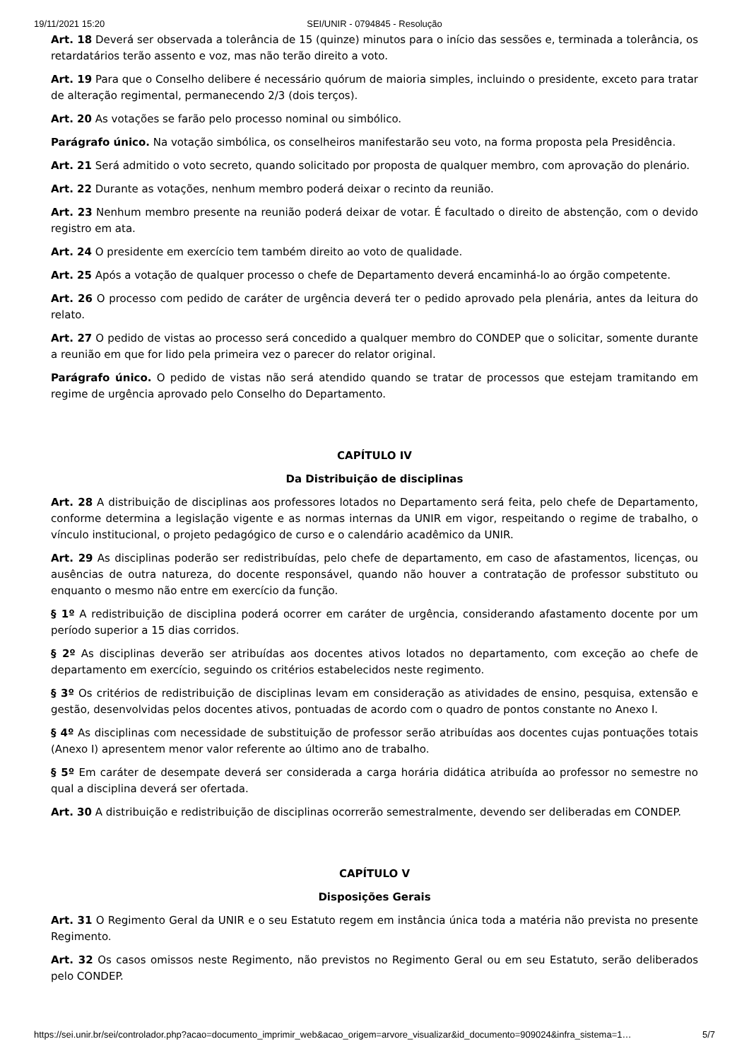19/11/2021 15:20 SEI/UNIR - 0794845 - Resolução
Art. 18 Deverá ser observada a tolerância de 15 (quinze) minutos para o início das sessões e, terminada a tolerância, os retardatários terão assento e voz, mas não terão direito a voto.
Art. 19 Para que o Conselho delibere é necessário quórum de maioria simples, incluindo o presidente, exceto para tratar de alteração regimental, permanecendo 2/3 (dois terços).
Art. 20 As votações se farão pelo processo nominal ou simbólico.
Parágrafo único. Na votação simbólica, os conselheiros manifestarão seu voto, na forma proposta pela Presidência.
Art. 21 Será admitido o voto secreto, quando solicitado por proposta de qualquer membro, com aprovação do plenário.
Art. 22 Durante as votações, nenhum membro poderá deixar o recinto da reunião.
Art. 23 Nenhum membro presente na reunião poderá deixar de votar. É facultado o direito de abstenção, com o devido registro em ata.
Art. 24 O presidente em exercício tem também direito ao voto de qualidade.
Art. 25 Após a votação de qualquer processo o chefe de Departamento deverá encaminhá-lo ao órgão competente.
Art. 26 O processo com pedido de caráter de urgência deverá ter o pedido aprovado pela plenária, antes da leitura do relato.
Art. 27 O pedido de vistas ao processo será concedido a qualquer membro do CONDEP que o solicitar, somente durante a reunião em que for lido pela primeira vez o parecer do relator original.
Parágrafo único. O pedido de vistas não será atendido quando se tratar de processos que estejam tramitando em regime de urgência aprovado pelo Conselho do Departamento.
CAPÍTULO IV
Da Distribuição de disciplinas
Art. 28 A distribuição de disciplinas aos professores lotados no Departamento será feita, pelo chefe de Departamento, conforme determina a legislação vigente e as normas internas da UNIR em vigor, respeitando o regime de trabalho, o vínculo institucional, o projeto pedagógico de curso e o calendário acadêmico da UNIR.
Art. 29 As disciplinas poderão ser redistribuídas, pelo chefe de departamento, em caso de afastamentos, licenças, ou ausências de outra natureza, do docente responsável, quando não houver a contratação de professor substituto ou enquanto o mesmo não entre em exercício da função.
§ 1º A redistribuição de disciplina poderá ocorrer em caráter de urgência, considerando afastamento docente por um período superior a 15 dias corridos.
§ 2º As disciplinas deverão ser atribuídas aos docentes ativos lotados no departamento, com exceção ao chefe de departamento em exercício, seguindo os critérios estabelecidos neste regimento.
§ 3º Os critérios de redistribuição de disciplinas levam em consideração as atividades de ensino, pesquisa, extensão e gestão, desenvolvidas pelos docentes ativos, pontuadas de acordo com o quadro de pontos constante no Anexo I.
§ 4º As disciplinas com necessidade de substituição de professor serão atribuídas aos docentes cujas pontuações totais (Anexo I) apresentem menor valor referente ao último ano de trabalho.
§ 5º Em caráter de desempate deverá ser considerada a carga horária didática atribuída ao professor no semestre no qual a disciplina deverá ser ofertada.
Art. 30 A distribuição e redistribuição de disciplinas ocorrerão semestralmente, devendo ser deliberadas em CONDEP.
CAPÍTULO V
Disposições Gerais
Art. 31 O Regimento Geral da UNIR e o seu Estatuto regem em instância única toda a matéria não prevista no presente Regimento.
Art. 32 Os casos omissos neste Regimento, não previstos no Regimento Geral ou em seu Estatuto, serão deliberados pelo CONDEP.
https://sei.unir.br/sei/controlador.php?acao=documento_imprimir_web&acao_origem=arvore_visualizar&id_documento=909024&infra_sistema=1… 5/7